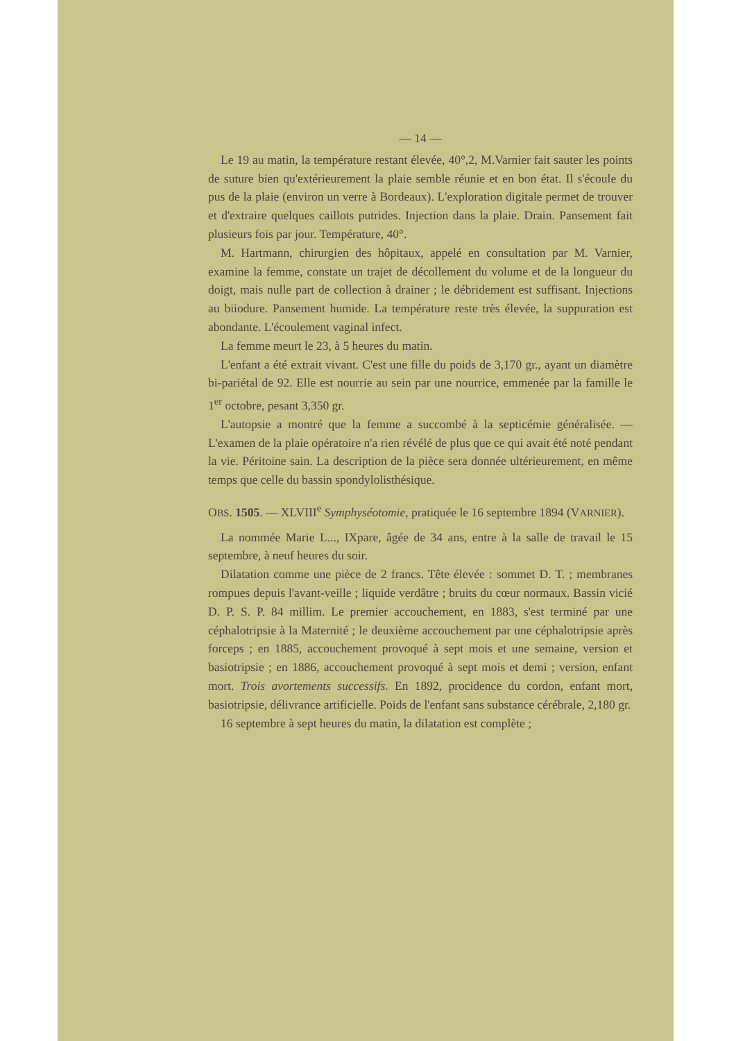— 14 —
Le 19 au matin, la température restant élevée, 40°,2, M.Varnier fait sauter les points de suture bien qu'extérieurement la plaie semble réunie et en bon état. Il s'écoule du pus de la plaie (environ un verre à Bordeaux). L'exploration digitale permet de trouver et d'extraire quelques caillots putrides. Injection dans la plaie. Drain. Pansement fait plusieurs fois par jour. Température, 40°.
M. Hartmann, chirurgien des hôpitaux, appelé en consultation par M. Varnier, examine la femme, constate un trajet de décollement du volume et de la longueur du doigt, mais nulle part de collection à drainer ; le débridement est suffisant. Injections au biiodure. Pansement humide. La température reste très élevée, la suppuration est abondante. L'écoulement vaginal infect.
La femme meurt le 23, à 5 heures du matin.
L'enfant a été extrait vivant. C'est une fille du poids de 3,170 gr., ayant un diamètre bi-pariétal de 92. Elle est nourrie au sein par une nourrice, emmenée par la famille le 1<sup>er</sup> octobre, pesant 3,350 gr.
L'autopsie a montré que la femme a succombé à la septicémie généralisée. — L'examen de la plaie opératoire n'a rien révélé de plus que ce qui avait été noté pendant la vie. Péritoine sain. La description de la pièce sera donnée ultérieurement, en même temps que celle du bassin spondylolisthésique.
OBS. 1505. — XLVIII<sup>e</sup> Symphyséotomie, pratiquée le 16 septembre 1894 (VARNIER).
La nommée Marie L..., IXpare, âgée de 34 ans, entre à la salle de travail le 15 septembre, à neuf heures du soir.
Dilatation comme une pièce de 2 francs. Tête élevée : sommet D. T. ; membranes rompues depuis l'avant-veille ; liquide verdâtre ; bruits du cœur normaux. Bassin vicié D. P. S. P. 84 millim. Le premier accouchement, en 1883, s'est terminé par une céphalotripsie à la Maternité ; le deuxième accouchement par une céphalotripsie après forceps ; en 1885, accouchement provoqué à sept mois et une semaine, version et basiotripsie ; en 1886, accouchement provoqué à sept mois et demi ; version, enfant mort. Trois avortements successifs. En 1892, procidence du cordon, enfant mort, basiotripsie, délivrance artificielle. Poids de l'enfant sans substance cérébrale, 2,180 gr.
16 septembre à sept heures du matin, la dilatation est complète ;